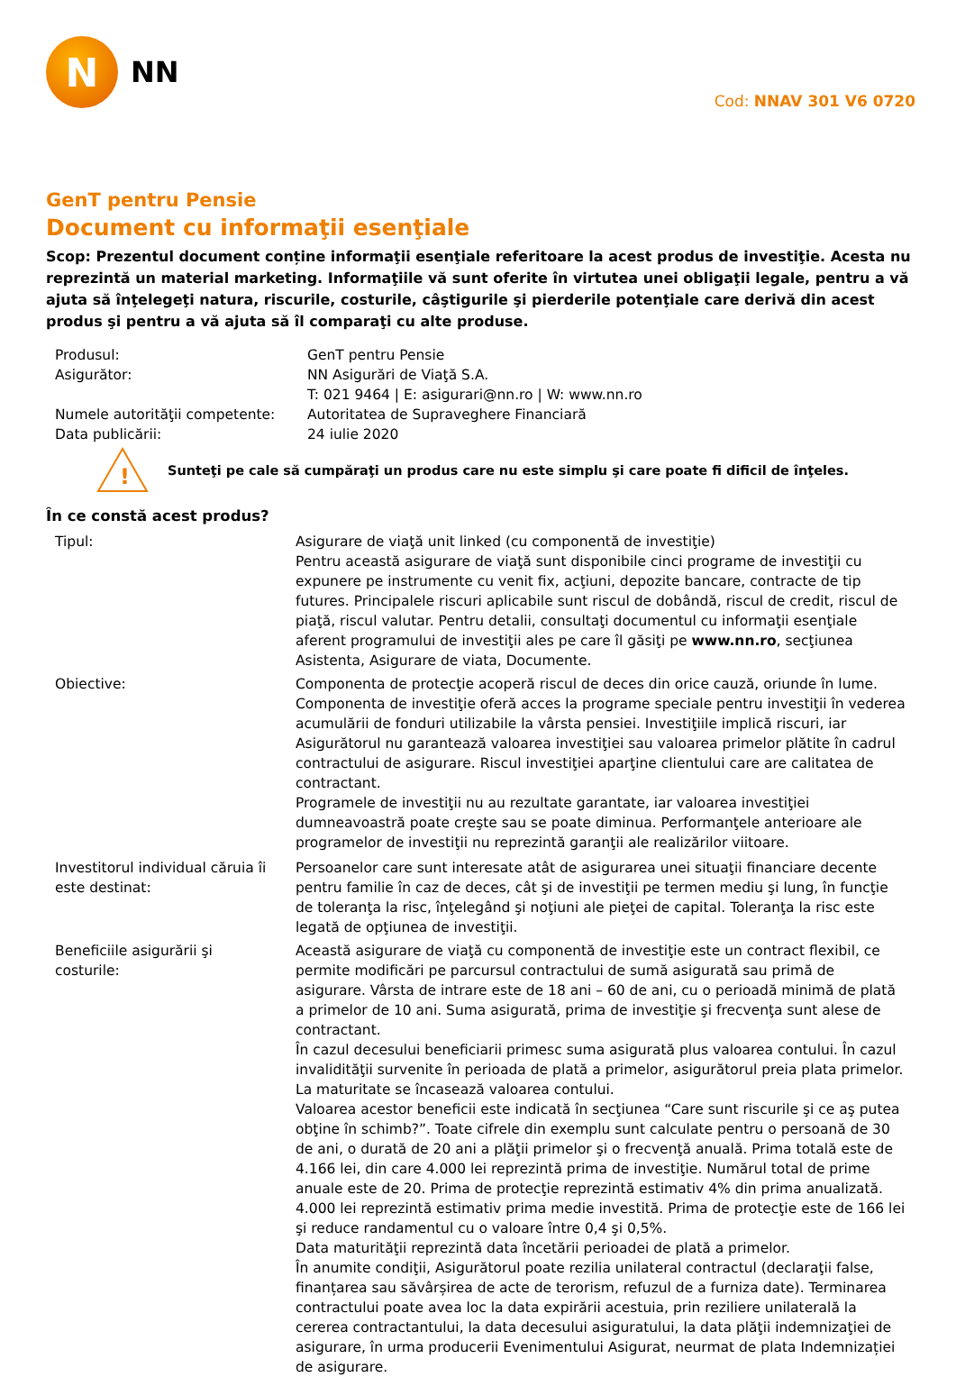N
NN
Cod: NNAV 301 V6 0720
GenT pentru Pensie
Document cu informaţii esenţiale
Scop: Prezentul document conține informaţii esenţiale referitoare la acest produs de investiţie. Acesta nu reprezintă un material marketing. Informaţiile vă sunt oferite în virtutea unei obligaţii legale, pentru a vă ajuta să înţelegeţi natura, riscurile, costurile, câştigurile şi pierderile potenţiale care derivă din acest produs şi pentru a vă ajuta să îl comparaţi cu alte produse.
| Produsul: | GenT pentru Pensie |
| Asigurător: | NN Asigurări de Viaţă S.A. T: 021 9464 / E: asigurari@nn.ro / W: www.nn.ro |
| Numele autorităţii competente: | Autoritatea de Supraveghere Financiară |
| Data publicării: | 24 iulie 2020 |
!
Sunteţi pe cale să cumpăraţi un produs care nu este simplu şi care poate fi dificil de înţeles.
În ce constă acest produs?
| Tipul: | Asigurare de viaţă unit linked (cu componentă de investiţie) Pentru această asigurare de viaţă sunt disponibile cinci programe de investiţii cu expunere pe instrumente cu venit fix, acţiuni, depozite bancare, contracte de tip futures. Principalele riscuri aplicabile sunt riscul de dobândă, riscul de credit, riscul de piaţă, riscul valutar. Pentru detalii, consultaţi documentul cu informaţii esenţiale aferent programului de investiţii ales pe care îl găsiţi pe www.nn.ro , secţiunea Asistenta, Asigurare de viata, Documente. |
| Obiective: | Componenta de protecţie acoperă riscul de deces din orice cauză, oriunde în lume. Componenta de investiţie oferă acces la programe speciale pentru investiţii în vederea acumulării de fonduri utilizabile la vârsta pensiei. Investiţiile implică riscuri, iar Asigurătorul nu garantează valoarea investiţiei sau valoarea primelor plătite în cadrul contractului de asigurare. Riscul investiţiei aparţine clientului care are calitatea de contractant. Programele de investiţii nu au rezultate garantate, iar valoarea investiţiei dumneavoastră poate creşte sau se poate diminua. Performanţele anterioare ale programelor de investiţii nu reprezintă garanţii ale realizărilor viitoare. |
| Investitorul individual căruia îi este destinat: | Persoanelor care sunt interesate atât de asigurarea unei situaţii financiare decente pentru familie în caz de deces, cât şi de investiţii pe termen mediu şi lung, în funcţie de toleranţa la risc, înţelegând şi noţiuni ale pieţei de capital. Toleranţa la risc este legată de opţiunea de investiţii. |
| Beneficiile asigurării şi costurile: | Această asigurare de viaţă cu componentă de investiţie este un contract flexibil, ce permite modificări pe parcursul contractului de sumă asigurată sau primă de asigurare. Vârsta de intrare este de 18 ani – 60 de ani, cu o perioadă minimă de plată a primelor de 10 ani. Suma asigurată, prima de investiţie şi frecvenţa sunt alese de contractant. În cazul decesului beneficiarii primesc suma asigurată plus valoarea contului. În cazul invalidităţii survenite în perioada de plată a primelor, asigurătorul preia plata primelor. La maturitate se încasează valoarea contului. Valoarea acestor beneficii este indicată în secţiunea “Care sunt riscurile şi ce aş putea obţine în schimb?”. Toate cifrele din exemplu sunt calculate pentru o persoană de 30 de ani, o durată de 20 ani a plăţii primelor şi o frecvenţă anuală. Prima totală este de 4.166 lei, din care 4.000 lei reprezintă prima de investiţie. Numărul total de prime anuale este de 20. Prima de protecţie reprezintă estimativ 4% din prima anualizată. 4.000 lei reprezintă estimativ prima medie investită. Prima de protecţie este de 166 lei şi reduce randamentul cu o valoare între 0,4 şi 0,5%. Data maturităţii reprezintă data încetării perioadei de plată a primelor. În anumite condiţii, Asigurătorul poate rezilia unilateral contractul (declaraţii false, finanțarea sau săvârșirea de acte de terorism, refuzul de a furniza date). Terminarea contractului poate avea loc la data expirării acestuia, prin reziliere unilaterală la cererea contractantului, la data decesului asiguratului, la data plăţii indemnizaţiei de asigurare, în urma producerii Evenimentului Asigurat, neurmat de plata Indemnizației de asigurare. |